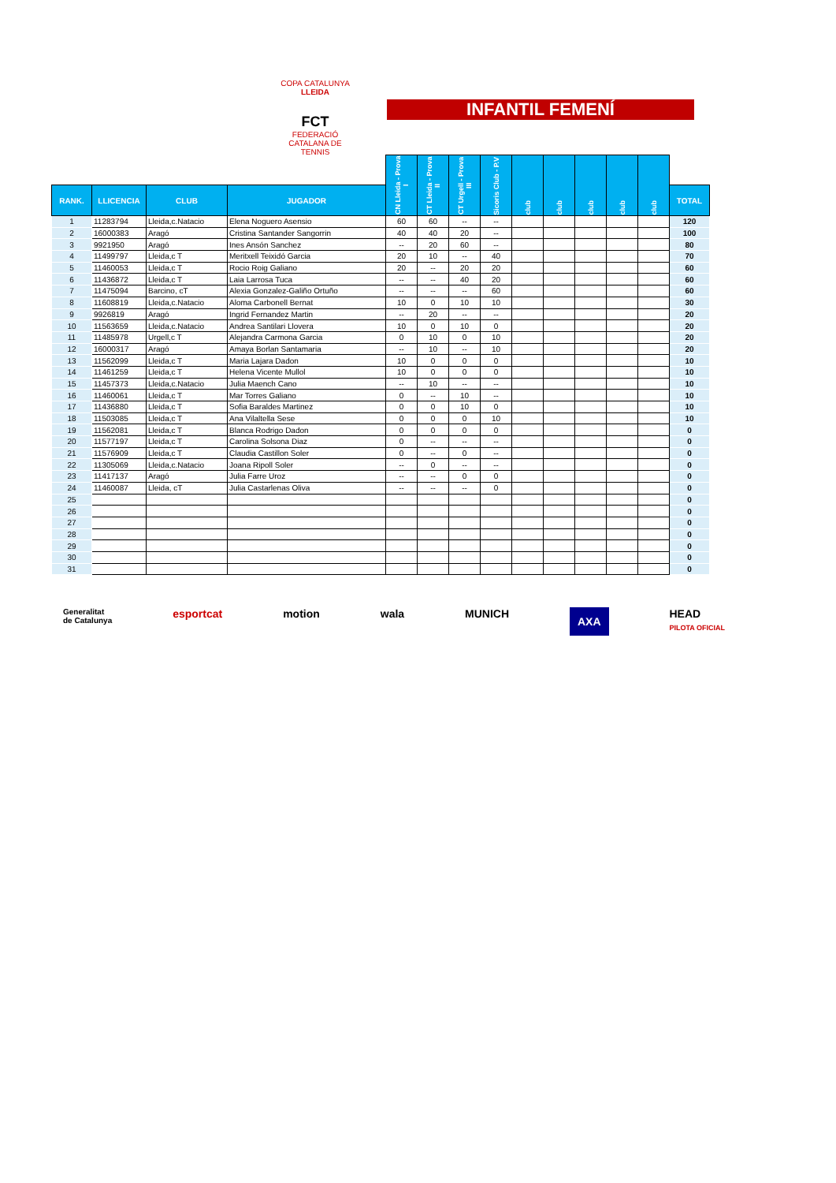COPA CATALUNYA
LLEIDA
FCT
FEDERACIÓ CATALANA DE TENNIS
INFANTIL FEMENÍ
| | | | | CN Lleida - Prova I | CT Lleida - Prova II | CT Urgell - Prova III | Sicoris Club - P.V | club | club | club | club | club | |
| --- | --- | --- | --- | --- | --- | --- | --- | --- | --- | --- | --- | --- | --- |
| RANK. | LLICENCIA | CLUB | JUGADOR | | | | | | | | | | TOTAL |
| 1 | 11283794 | Lleida,c.Natacio | Elena Noguero Asensio | 60 | 60 | -- | -- | | | | | | 120 |
| 2 | 16000383 | Aragó | Cristina Santander Sangorrin | 40 | 40 | 20 | -- | | | | | | 100 |
| 3 | 9921950 | Aragó | Ines Ansón Sanchez | -- | 20 | 60 | -- | | | | | | 80 |
| 4 | 11499797 | Lleida,c T | Meritxell Teixidó Garcia | 20 | 10 | -- | 40 | | | | | | 70 |
| 5 | 11460053 | Lleida,c T | Rocio Roig Galiano | 20 | -- | 20 | 20 | | | | | | 60 |
| 6 | 11436872 | Lleida,c T | Laia Larrosa Tuca | -- | -- | 40 | 20 | | | | | | 60 |
| 7 | 11475094 | Barcino, cT | Alexia Gonzalez-Galiño Ortuño | -- | -- | -- | 60 | | | | | | 60 |
| 8 | 11608819 | Lleida,c.Natacio | Aloma Carbonell Bernat | 10 | 0 | 10 | 10 | | | | | | 30 |
| 9 | 9926819 | Aragó | Ingrid Fernandez Martin | -- | 20 | -- | -- | | | | | | 20 |
| 10 | 11563659 | Lleida,c.Natacio | Andrea Santilari Llovera | 10 | 0 | 10 | 0 | | | | | | 20 |
| 11 | 11485978 | Urgell,c T | Alejandra Carmona Garcia | 0 | 10 | 0 | 10 | | | | | | 20 |
| 12 | 16000317 | Aragó | Amaya Borlan Santamaria | -- | 10 | -- | 10 | | | | | | 20 |
| 13 | 11562099 | Lleida,c T | Maria Lajara Dadon | 10 | 0 | 0 | 0 | | | | | | 10 |
| 14 | 11461259 | Lleida,c T | Helena Vicente Mullol | 10 | 0 | 0 | 0 | | | | | | 10 |
| 15 | 11457373 | Lleida,c.Natacio | Julia Maench Cano | -- | 10 | -- | -- | | | | | | 10 |
| 16 | 11460061 | Lleida,c T | Mar Torres Galiano | 0 | -- | 10 | -- | | | | | | 10 |
| 17 | 11436880 | Lleida,c T | Sofia Baraldes Martinez | 0 | 0 | 10 | 0 | | | | | | 10 |
| 18 | 11503085 | Lleida,c T | Ana Vilaltella Sese | 0 | 0 | 0 | 10 | | | | | | 10 |
| 19 | 11562081 | Lleida,c T | Blanca Rodrigo Dadon | 0 | 0 | 0 | 0 | | | | | | 0 |
| 20 | 11577197 | Lleida,c T | Carolina Solsona Diaz | 0 | -- | -- | -- | | | | | | 0 |
| 21 | 11576909 | Lleida,c T | Claudia Castillon Soler | 0 | -- | 0 | -- | | | | | | 0 |
| 22 | 11305069 | Lleida,c.Natacio | Joana Ripoll Soler | -- | 0 | -- | -- | | | | | | 0 |
| 23 | 11417137 | Aragó | Julia Farre Uroz | -- | -- | 0 | 0 | | | | | | 0 |
| 24 | 11460087 | Lleida, cT | Julia Castarlenas Oliva | -- | -- | -- | 0 | | | | | | 0 |
| 25 | | | | | | | | | | | | | 0 |
| 26 | | | | | | | | | | | | | 0 |
| 27 | | | | | | | | | | | | | 0 |
| 28 | | | | | | | | | | | | | 0 |
| 29 | | | | | | | | | | | | | 0 |
| 30 | | | | | | | | | | | | | 0 |
| 31 | | | | | | | | | | | | | 0 |
Generalitat
de Catalunya esportcat motion wala MUNICH AXA HEAD
PILOTA OFICIAL